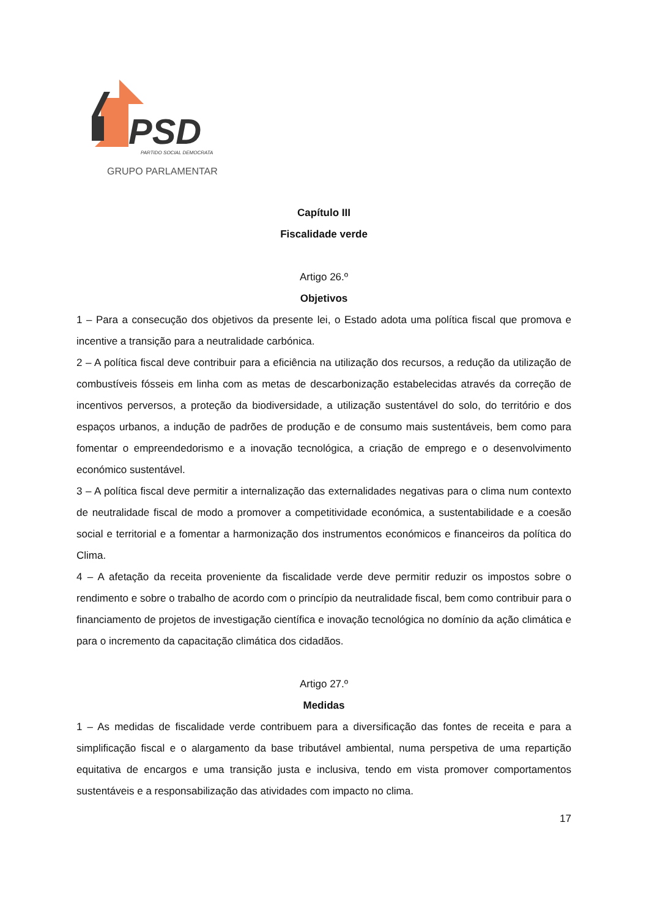PSD
PARTIDO SOCIAL DEMOCRATA
GRUPO PARLAMENTAR
Capítulo III
Fiscalidade verde
Artigo 26.º
Objetivos
1 – Para a consecução dos objetivos da presente lei, o Estado adota uma política fiscal que promova e incentive a transição para a neutralidade carbónica.
2 – A política fiscal deve contribuir para a eficiência na utilização dos recursos, a redução da utilização de combustíveis fósseis em linha com as metas de descarbonização estabelecidas através da correção de incentivos perversos, a proteção da biodiversidade, a utilização sustentável do solo, do território e dos espaços urbanos, a indução de padrões de produção e de consumo mais sustentáveis, bem como para fomentar o empreendedorismo e a inovação tecnológica, a criação de emprego e o desenvolvimento económico sustentável.
3 – A política fiscal deve permitir a internalização das externalidades negativas para o clima num contexto de neutralidade fiscal de modo a promover a competitividade económica, a sustentabilidade e a coesão social e territorial e a fomentar a harmonização dos instrumentos económicos e financeiros da política do Clima.
4 – A afetação da receita proveniente da fiscalidade verde deve permitir reduzir os impostos sobre o rendimento e sobre o trabalho de acordo com o princípio da neutralidade fiscal, bem como contribuir para o financiamento de projetos de investigação científica e inovação tecnológica no domínio da ação climática e para o incremento da capacitação climática dos cidadãos.
Artigo 27.º
Medidas
1 – As medidas de fiscalidade verde contribuem para a diversificação das fontes de receita e para a simplificação fiscal e o alargamento da base tributável ambiental, numa perspetiva de uma repartição equitativa de encargos e uma transição justa e inclusiva, tendo em vista promover comportamentos sustentáveis e a responsabilização das atividades com impacto no clima.
17